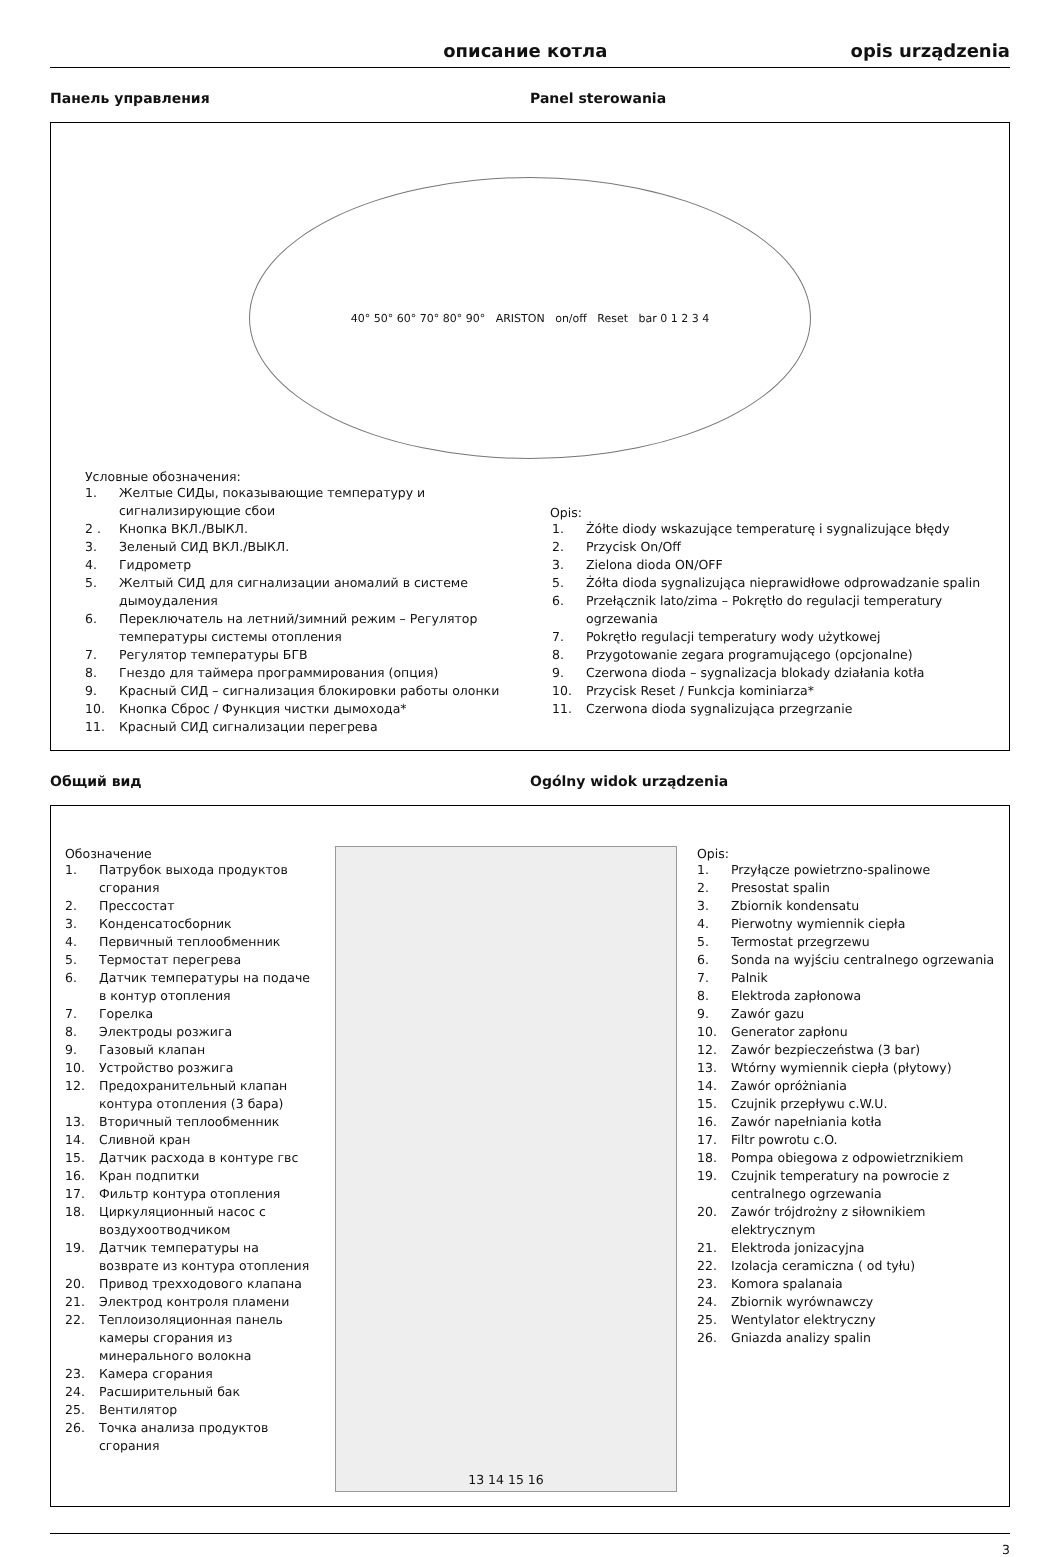описание котла opis urządzenia
Панель управления Panel sterowania
40° 50° 60° 70° 80° 90° ARISTON on/off Reset bar 0 1 2 3 4
Условные обозначения:
1. Желтые СИДы, показывающие температуру и сигнализирующие сбои
2 . Кнопка ВКЛ./ВЫКЛ.
3. Зеленый СИД ВКЛ./ВЫКЛ.
4. Гидрометр
5. Желтый СИД для сигнализации аномалий в системе дымоудаления
6. Переключатель на летний/зимний режим – Регулятор температуры системы отопления
7. Регулятор температуры БГВ
8. Гнездо для таймера программирования (опция)
9. Красный СИД – сигнализация блокировки работы олонки
10. Кнопка Сброс / Функция чистки дымохода*
11. Красный СИД сигнализации перегрева
Opis:
1. Żółte diody wskazujące temperaturę i sygnalizujące błędy
2. Przycisk On/Off
3. Zielona dioda ON/OFF
5. Żółta dioda sygnalizująca nieprawidłowe odprowadzanie spalin
6. Przełącznik lato/zima – Pokrętło do regulacji temperatury ogrzewania
7. Pokrętło regulacji temperatury wody użytkowej
8. Przygotowanie zegara programującego (opcjonalne)
9. Czerwona dioda – sygnalizacja blokady działania kotła
10. Przycisk Reset / Funkcja kominiarza*
11. Czerwona dioda sygnalizująca przegrzanie
Общий вид Ogólny widok urządzenia
Обозначение
1. Патрубок выхода продуктов сгорания
2. Прессостат
3. Конденсатосборник
4. Первичный теплообменник
5. Термостат перегрева
6. Датчик температуры на подаче в контур отопления
7. Горелка
8. Электроды розжига
9. Газовый клапан
10. Устройство розжига
12. Предохранительный клапан контура отопления (3 бара)
13. Вторичный теплообменник
14. Сливной кран
15. Датчик расхода в контуре гвс
16. Кран подпитки
17. Фильтр контура отопления
18. Циркуляционный насос с воздухоотводчиком
19. Датчик температуры на возврате из контура отопления
20. Привод трехходового клапана
21. Электрод контроля пламени
22. Теплоизоляционная панель камеры сгорания из минерального волокна
23. Камера сгорания
24. Расширительный бак
25. Вентилятор
26. Точка анализа продуктов сгорания
13 14 15 16
Opis:
1. Przyłącze powietrzno-spalinowe
2. Presostat spalin
3. Zbiornik kondensatu
4. Pierwotny wymiennik ciepła
5. Termostat przegrzewu
6. Sonda na wyjściu centralnego ogrzewania
7. Palnik
8. Elektroda zapłonowa
9. Zawór gazu
10. Generator zapłonu
12. Zawór bezpieczeństwa (3 bar)
13. Wtórny wymiennik ciepła (płytowy)
14. Zawór opróżniania
15. Czujnik przepływu c.W.U.
16. Zawór napełniania kotła
17. Filtr powrotu c.O.
18. Pompa obiegowa z odpowietrznikiem
19. Czujnik temperatury na powrocie z centralnego ogrzewania
20. Zawór trójdrożny z siłownikiem elektrycznym
21. Elektroda jonizacyjna
22. Izolacja ceramiczna ( od tyłu)
23. Komora spalanaia
24. Zbiornik wyrównawczy
25. Wentylator elektryczny
26. Gniazda analizy spalin
3